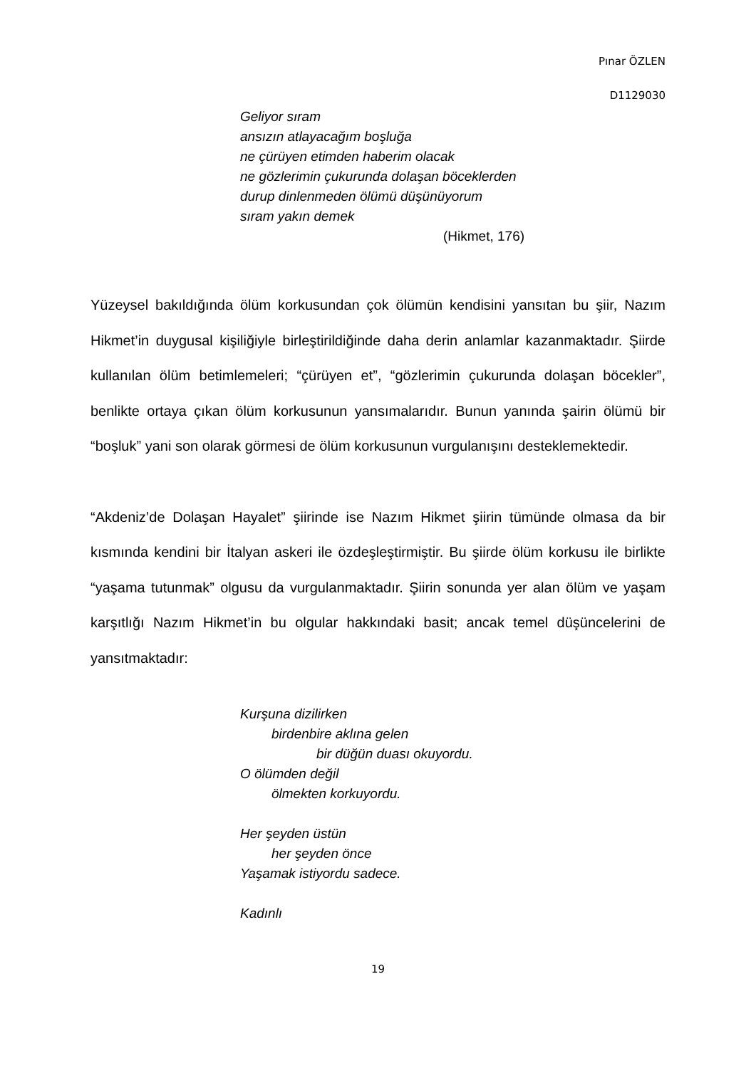Pınar ÖZLEN
D1129030
Geliyor sıram
ansızın atlayacağım boşluğa
ne çürüyen etimden haberim olacak
ne gözlerimin çukurunda dolaşan böceklerden
durup dinlenmeden ölümü düşünüyorum
sıram yakın demek
(Hikmet, 176)
Yüzeysel bakıldığında ölüm korkusundan çok ölümün kendisini yansıtan bu şiir, Nazım Hikmet’in duygusal kişiliğiyle birleştirildiğinde daha derin anlamlar kazanmaktadır. Şiirde kullanılan ölüm betimlemeleri; “çürüyen et”, “gözlerimin çukurunda dolaşan böcekler”, benlikte ortaya çıkan ölüm korkusunun yansımalarıdır. Bunun yanında şairin ölümü bir “boşluk” yani son olarak görmesi de ölüm korkusunun vurgulanışını desteklemektedir.
“Akdeniz’de Dolaşan Hayalet” şiirinde ise Nazım Hikmet şiirin tümünde olmasa da bir kısmında kendini bir İtalyan askeri ile özdeşleştirmiştir. Bu şiirde ölüm korkusu ile birlikte “yaşama tutunmak” olgusu da vurgulanmaktadır. Şiirin sonunda yer alan ölüm ve yaşam karşıtlığı Nazım Hikmet’in bu olgular hakkındaki basit; ancak temel düşüncelerini de yansıtmaktadır:
Kurşuna dizilirken
birdenbire aklına gelen
bir düğün duası okuyordu.
O ölümden değil
ölmekten korkuyordu.
Her şeyden üstün
her şeyden önce
Yaşamak istiyordu sadece.
Kadınlı
19